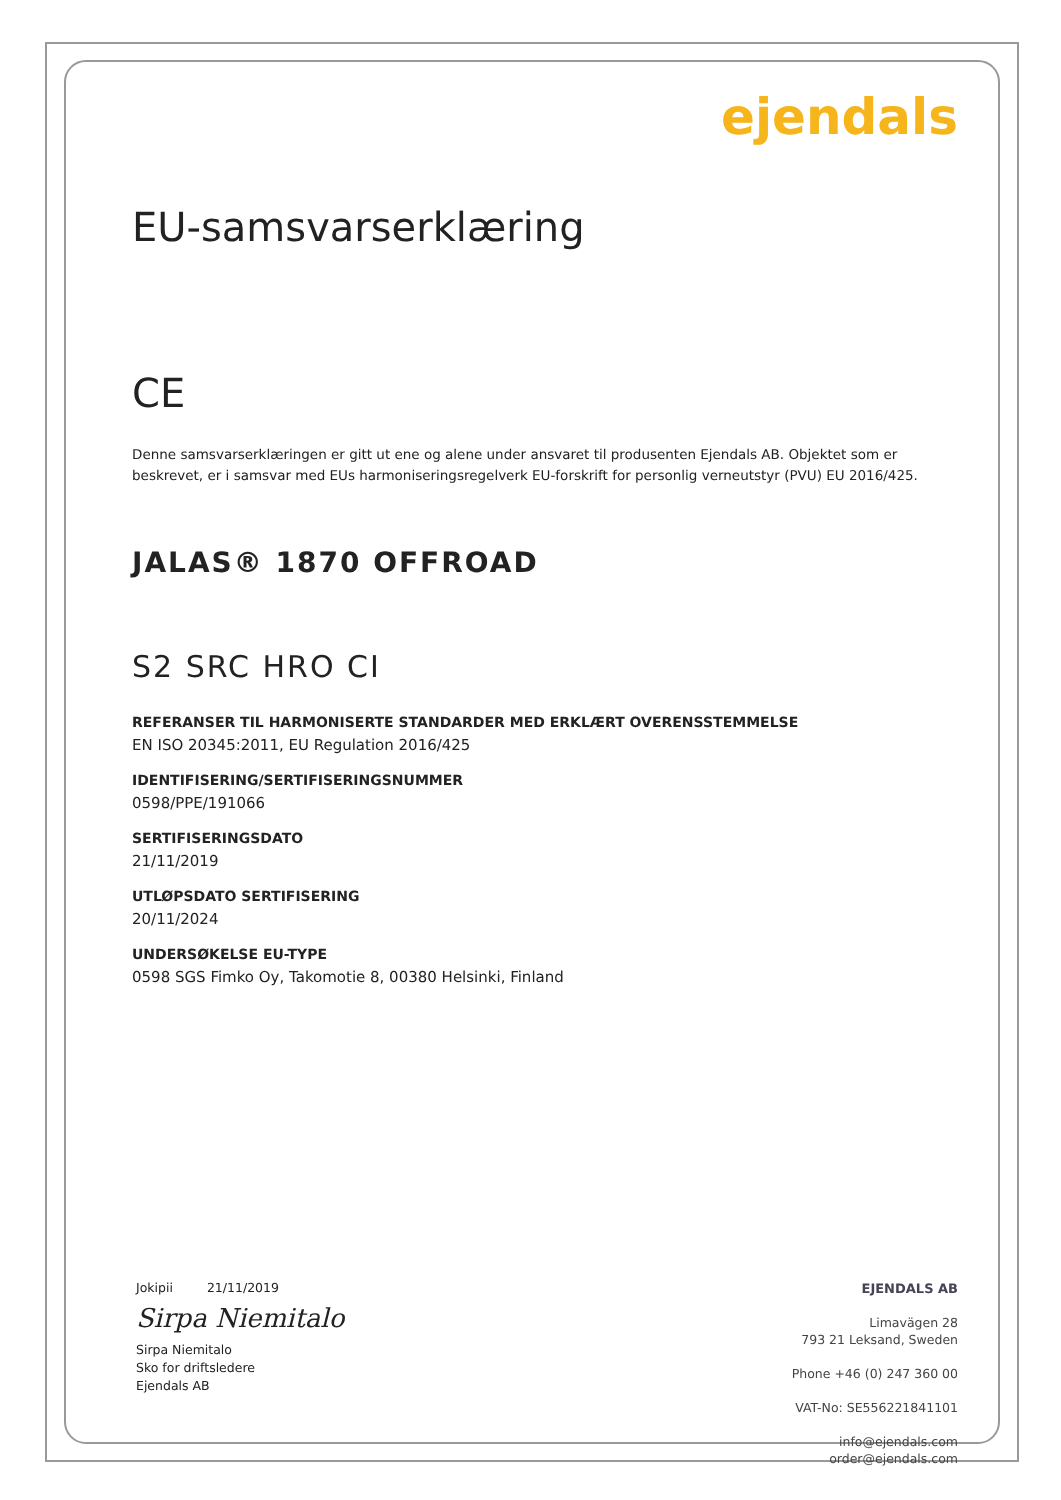ejendals
EU-samsvarserklæring
CE
Denne samsvarserklæringen er gitt ut ene og alene under ansvaret til produsenten Ejendals AB. Objektet som er beskrevet, er i samsvar med EUs harmoniseringsregelverk EU-forskrift for personlig verneutstyr (PVU) EU 2016/425.
JALAS® 1870 OFFROAD
S2 SRC HRO CI
REFERANSER TIL HARMONISERTE STANDARDER MED ERKLÆRT OVERENSSTEMMELSE
EN ISO 20345:2011, EU Regulation 2016/425
IDENTIFISERING/SERTIFISERINGSNUMMER
0598/PPE/191066
SERTIFISERINGSDATO
21/11/2019
UTLØPSDATO SERTIFISERING
20/11/2024
UNDERSØKELSE EU-TYPE
0598 SGS Fimko Oy, Takomotie 8, 00380 Helsinki, Finland
Jokipii 21/11/2019
Sirpa Niemitalo
Sirpa Niemitalo
Sko for driftsledere
Ejendals AB
EJENDALS AB
Limavägen 28
793 21 Leksand, Sweden
Phone +46 (0) 247 360 00
VAT-No: SE556221841101
info@ejendals.com
order@ejendals.com